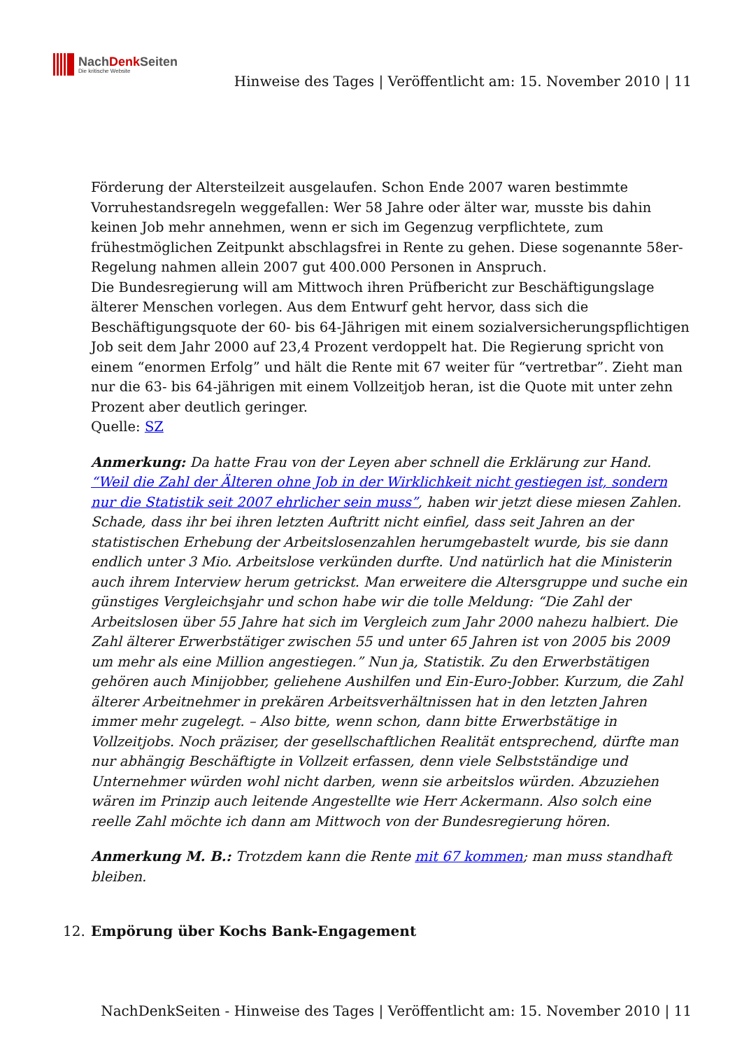NachDenk Seiten
Die kritische Website
Hinweise des Tages | Veröffentlicht am: 15. November 2010 | 11
Förderung der Altersteilzeit ausgelaufen. Schon Ende 2007 waren bestimmte Vorruhestandsregeln weggefallen: Wer 58 Jahre oder älter war, musste bis dahin keinen Job mehr annehmen, wenn er sich im Gegenzug verpflichtete, zum frühestmöglichen Zeitpunkt abschlagsfrei in Rente zu gehen. Diese sogenannte 58er-Regelung nahmen allein 2007 gut 400.000 Personen in Anspruch.
Die Bundesregierung will am Mittwoch ihren Prüfbericht zur Beschäftigungslage älterer Menschen vorlegen. Aus dem Entwurf geht hervor, dass sich die Beschäftigungsquote der 60- bis 64-Jährigen mit einem sozialversicherungspflichtigen Job seit dem Jahr 2000 auf 23,4 Prozent verdoppelt hat. Die Regierung spricht von einem “enormen Erfolg” und hält die Rente mit 67 weiter für “vertretbar”. Zieht man nur die 63- bis 64-jährigen mit einem Vollzeitjob heran, ist die Quote mit unter zehn Prozent aber deutlich geringer.
Quelle: SZ
Anmerkung: Da hatte Frau von der Leyen aber schnell die Erklärung zur Hand. “Weil die Zahl der Älteren ohne Job in der Wirklichkeit nicht gestiegen ist, sondern nur die Statistik seit 2007 ehrlicher sein muss”, haben wir jetzt diese miesen Zahlen. Schade, dass ihr bei ihren letzten Auftritt nicht einfiel, dass seit Jahren an der statistischen Erhebung der Arbeitslosenzahlen herumgebastelt wurde, bis sie dann endlich unter 3 Mio. Arbeitslose verkünden durfte. Und natürlich hat die Ministerin auch ihrem Interview herum getrickst. Man erweitere die Altersgruppe und suche ein günstiges Vergleichsjahr und schon habe wir die tolle Meldung: “Die Zahl der Arbeitslosen über 55 Jahre hat sich im Vergleich zum Jahr 2000 nahezu halbiert. Die Zahl älterer Erwerbstätiger zwischen 55 und unter 65 Jahren ist von 2005 bis 2009 um mehr als eine Million angestiegen.” Nun ja, Statistik. Zu den Erwerbstätigen gehören auch Minijobber, geliehene Aushilfen und Ein-Euro-Jobber. Kurzum, die Zahl älterer Arbeitnehmer in prekären Arbeitsverhältnissen hat in den letzten Jahren immer mehr zugelegt. – Also bitte, wenn schon, dann bitte Erwerbstätige in Vollzeitjobs. Noch präziser, der gesellschaftlichen Realität entsprechend, dürfte man nur abhängig Beschäftigte in Vollzeit erfassen, denn viele Selbstständige und Unternehmer würden wohl nicht darben, wenn sie arbeitslos würden. Abzuziehen wären im Prinzip auch leitende Angestellte wie Herr Ackermann. Also solch eine reelle Zahl möchte ich dann am Mittwoch von der Bundesregierung hören.
Anmerkung M. B.: Trotzdem kann die Rente mit 67 kommen; man muss standhaft bleiben.
12.
Empörung über Kochs Bank-Engagement
NachDenkSeiten - Hinweise des Tages | Veröffentlicht am: 15. November 2010 | 11